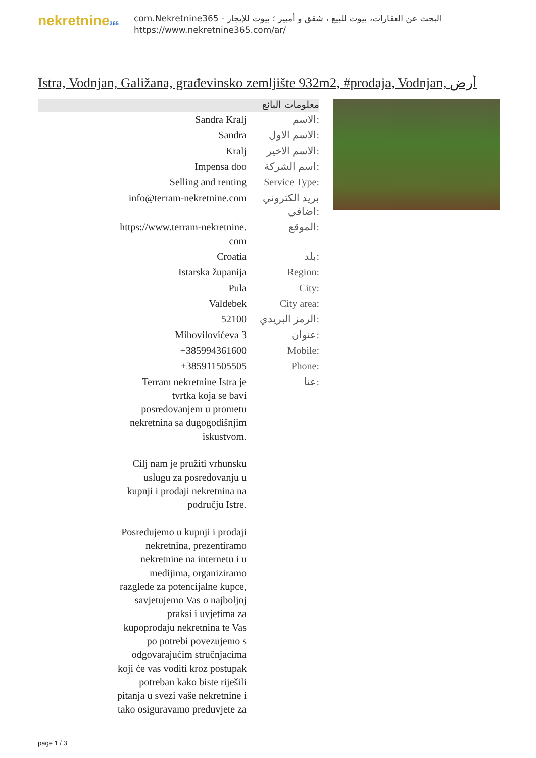nekretnine365
com.Nekretnine365 - البحث عن العقارات، بيوت للبيع ، شقق و أمبير ؛ بيوت للإيجار
https://www.nekretnine365.com/ar/
Istra, Vodnjan, Galižana, građevinsko zemljište 932m2, #prodaja, Vodnjan, أرض
معلومات البائع
| Sandra Kralj | الاسم: |
| Sandra | الاسم الاول: |
| Kralj | الاسم الاخير: |
| Impensa doo | اسم الشركة: |
| Selling and renting | Service Type: |
| info@terram-nekretnine.com | بريد الكتروني اضافي: |
| https://www.terram-nekretnine. com | الموقع: |
| Croatia | بلد: |
| Istarska županija | Region: |
| Pula | City: |
| Valdebek | City area: |
| 52100 | الرمز البريدي: |
| Mihovilovićeva 3 | عنوان: |
| +385994361600 | Mobile: |
| +385911505505 | Phone: |
| Terram nekretnine Istra je tvrtka koja se bavi posredovanjem u prometu nekretnina sa dugogodišnjim iskustvom. Cilj nam je pružiti vrhunsku uslugu za posredovanju u kupnji i prodaji nekretnina na području Istre. Posredujemo u kupnji i prodaji nekretnina, prezentiramo nekretnine na internetu i u medijima, organiziramo razglede za potencijalne kupce, savjetujemo Vas o najboljoj praksi i uvjetima za kupoprodaju nekretnina te Vas po potrebi povezujemo s odgovarajućim stručnjacima koji će vas voditi kroz postupak potreban kako biste riješili pitanja u svezi vaše nekretnine i tako osiguravamo preduvjete za | عنا: |
page 1 / 3